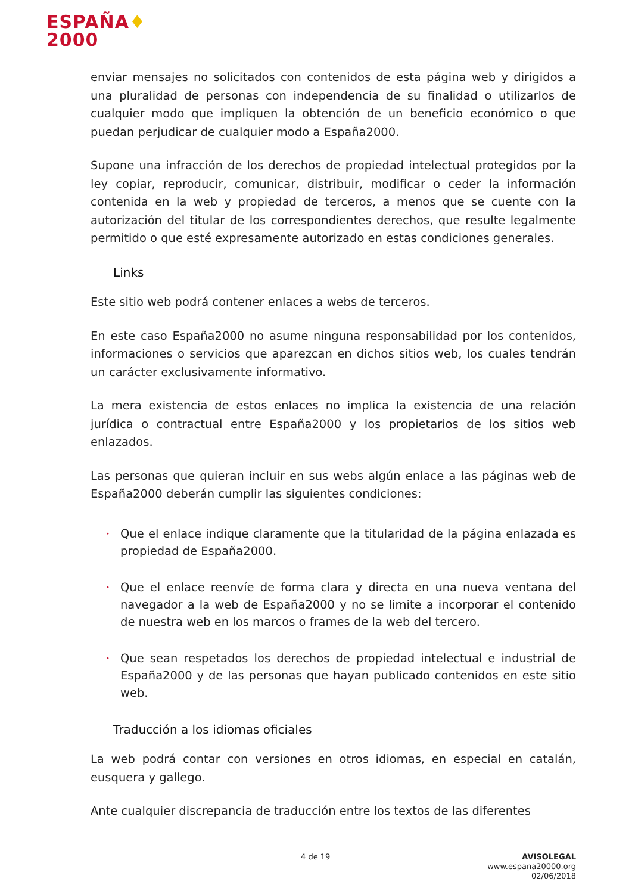ESPAÑA♦
2000
enviar mensajes no solicitados con contenidos de esta página web y dirigidos a una pluralidad de personas con independencia de su finalidad o utilizarlos de cualquier modo que impliquen la obtención de un beneficio económico o que puedan perjudicar de cualquier modo a España2000.
Supone una infracción de los derechos de propiedad intelectual protegidos por la ley copiar, reproducir, comunicar, distribuir, modificar o ceder la información contenida en la web y propiedad de terceros, a menos que se cuente con la autorización del titular de los correspondientes derechos, que resulte legalmente permitido o que esté expresamente autorizado en estas condiciones generales.
Links
Este sitio web podrá contener enlaces a webs de terceros.
En este caso España2000 no asume ninguna responsabilidad por los contenidos, informaciones o servicios que aparezcan en dichos sitios web, los cuales tendrán un carácter exclusivamente informativo.
La mera existencia de estos enlaces no implica la existencia de una relación jurídica o contractual entre España2000 y los propietarios de los sitios web enlazados.
Las personas que quieran incluir en sus webs algún enlace a las páginas web de España2000 deberán cumplir las siguientes condiciones:
• Que el enlace indique claramente que la titularidad de la página enlazada es propiedad de España2000.
• Que el enlace reenvíe de forma clara y directa en una nueva ventana del navegador a la web de España2000 y no se limite a incorporar el contenido de nuestra web en los marcos o frames de la web del tercero.
• Que sean respetados los derechos de propiedad intelectual e industrial de España2000 y de las personas que hayan publicado contenidos en este sitio web.
Traducción a los idiomas oficiales
La web podrá contar con versiones en otros idiomas, en especial en catalán, eusquera y gallego.
Ante cualquier discrepancia de traducción entre los textos de las diferentes
4 de 19
AVISOLEGAL
www.espana20000.org
02/06/2018